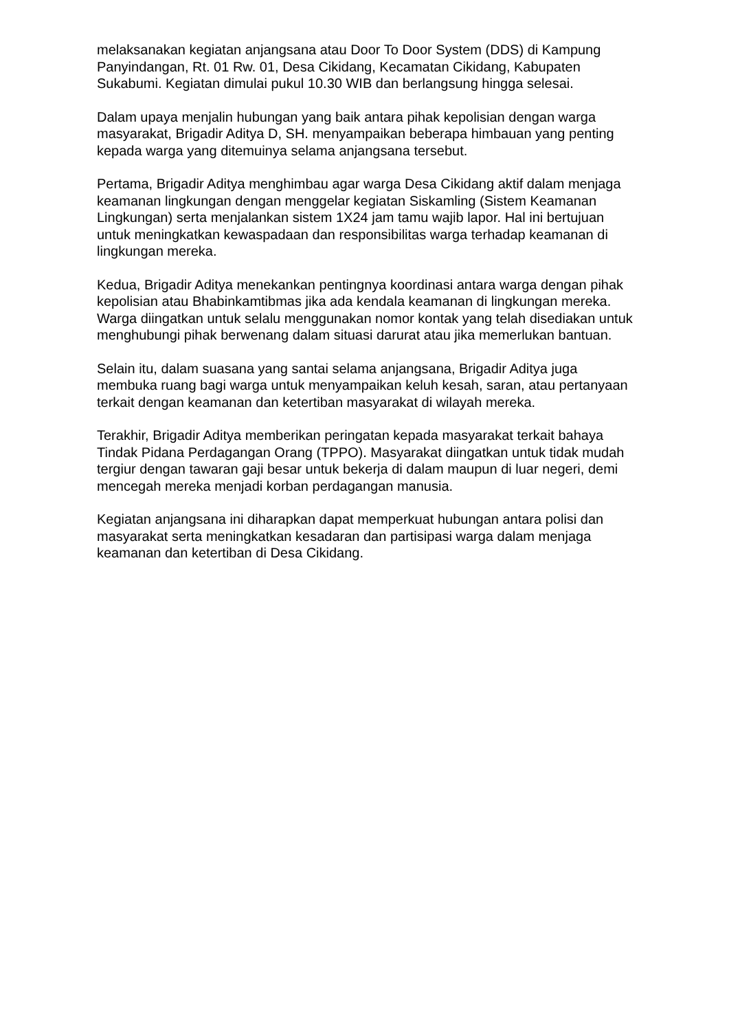melaksanakan kegiatan anjangsana atau Door To Door System (DDS) di Kampung Panyindangan, Rt. 01 Rw. 01, Desa Cikidang, Kecamatan Cikidang, Kabupaten Sukabumi. Kegiatan dimulai pukul 10.30 WIB dan berlangsung hingga selesai.
Dalam upaya menjalin hubungan yang baik antara pihak kepolisian dengan warga masyarakat, Brigadir Aditya D, SH. menyampaikan beberapa himbauan yang penting kepada warga yang ditemuinya selama anjangsana tersebut.
Pertama, Brigadir Aditya menghimbau agar warga Desa Cikidang aktif dalam menjaga keamanan lingkungan dengan menggelar kegiatan Siskamling (Sistem Keamanan Lingkungan) serta menjalankan sistem 1X24 jam tamu wajib lapor. Hal ini bertujuan untuk meningkatkan kewaspadaan dan responsibilitas warga terhadap keamanan di lingkungan mereka.
Kedua, Brigadir Aditya menekankan pentingnya koordinasi antara warga dengan pihak kepolisian atau Bhabinkamtibmas jika ada kendala keamanan di lingkungan mereka. Warga diingatkan untuk selalu menggunakan nomor kontak yang telah disediakan untuk menghubungi pihak berwenang dalam situasi darurat atau jika memerlukan bantuan.
Selain itu, dalam suasana yang santai selama anjangsana, Brigadir Aditya juga membuka ruang bagi warga untuk menyampaikan keluh kesah, saran, atau pertanyaan terkait dengan keamanan dan ketertiban masyarakat di wilayah mereka.
Terakhir, Brigadir Aditya memberikan peringatan kepada masyarakat terkait bahaya Tindak Pidana Perdagangan Orang (TPPO). Masyarakat diingatkan untuk tidak mudah tergiur dengan tawaran gaji besar untuk bekerja di dalam maupun di luar negeri, demi mencegah mereka menjadi korban perdagangan manusia.
Kegiatan anjangsana ini diharapkan dapat memperkuat hubungan antara polisi dan masyarakat serta meningkatkan kesadaran dan partisipasi warga dalam menjaga keamanan dan ketertiban di Desa Cikidang.